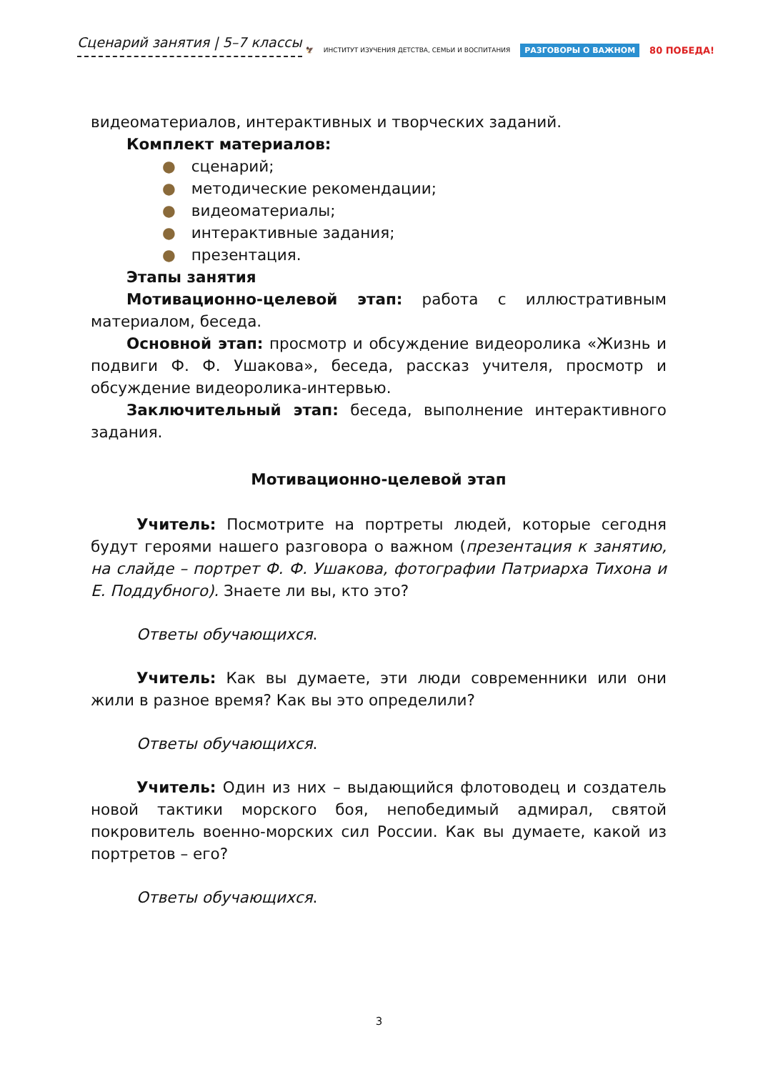Сценарий занятия | 5–7 классы
🦅 ИНСТИТУТ ИЗУЧЕНИЯ ДЕТСТВА, СЕМЬИ И ВОСПИТАНИЯ РАЗГОВОРЫ О ВАЖНОМ 80 ПОБЕДА!
видеоматериалов, интерактивных и творческих заданий.
Комплект материалов:
● сценарий;
● методические рекомендации;
● видеоматериалы;
● интерактивные задания;
● презентация.
Этапы занятия
Мотивационно-целевой этап: работа с иллюстративным материалом, беседа.
Основной этап: просмотр и обсуждение видеоролика «Жизнь и подвиги Ф. Ф. Ушакова», беседа, рассказ учителя, просмотр и обсуждение видеоролика-интервью.
Заключительный этап: беседа, выполнение интерактивного задания.
Мотивационно-целевой этап
Учитель: Посмотрите на портреты людей, которые сегодня будут героями нашего разговора о важном (презентация к занятию, на слайде – портрет Ф. Ф. Ушакова, фотографии Патриарха Тихона и Е. Поддубного). Знаете ли вы, кто это?
Ответы обучающихся.
Учитель: Как вы думаете, эти люди современники или они жили в разное время? Как вы это определили?
Ответы обучающихся.
Учитель: Один из них – выдающийся флотоводец и создатель новой тактики морского боя, непобедимый адмирал, святой покровитель военно-морских сил России. Как вы думаете, какой из портретов – его?
Ответы обучающихся.
3